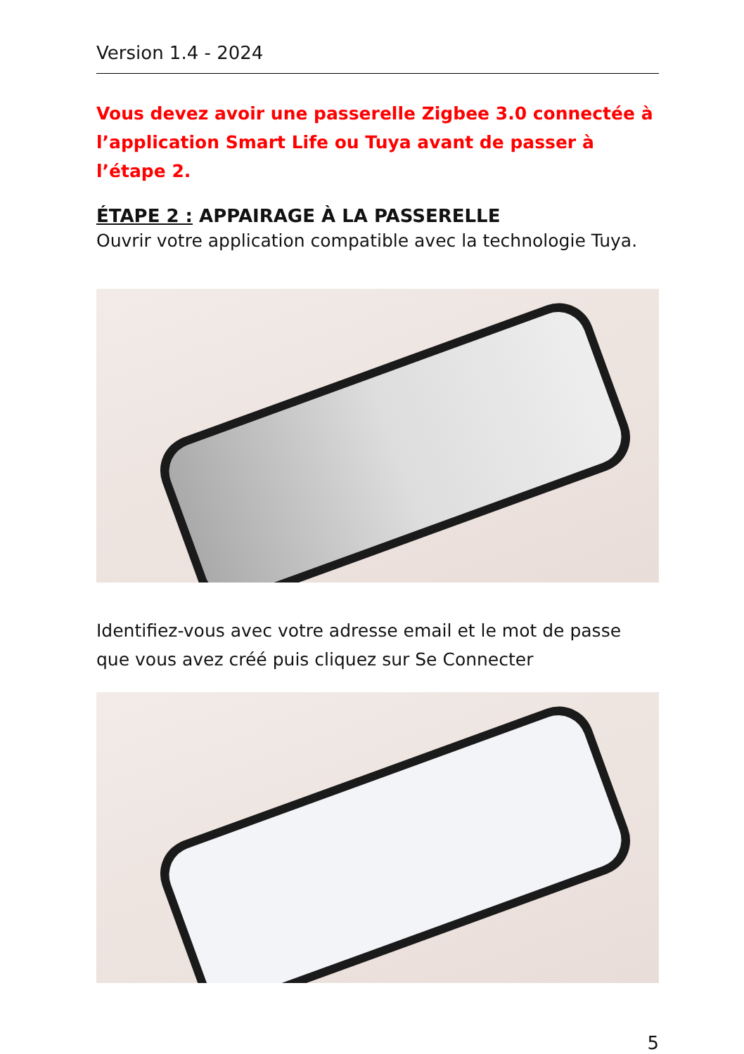Version 1.4 - 2024
Vous devez avoir une passerelle Zigbee 3.0 connectée à l’application Smart Life ou Tuya avant de passer à l’étape 2.
ÉTAPE 2 : APPAIRAGE À LA PASSERELLE
Ouvrir votre application compatible avec la technologie Tuya.
Identifiez-vous avec votre adresse email et le mot de passe que vous avez créé puis cliquez sur Se Connecter
5